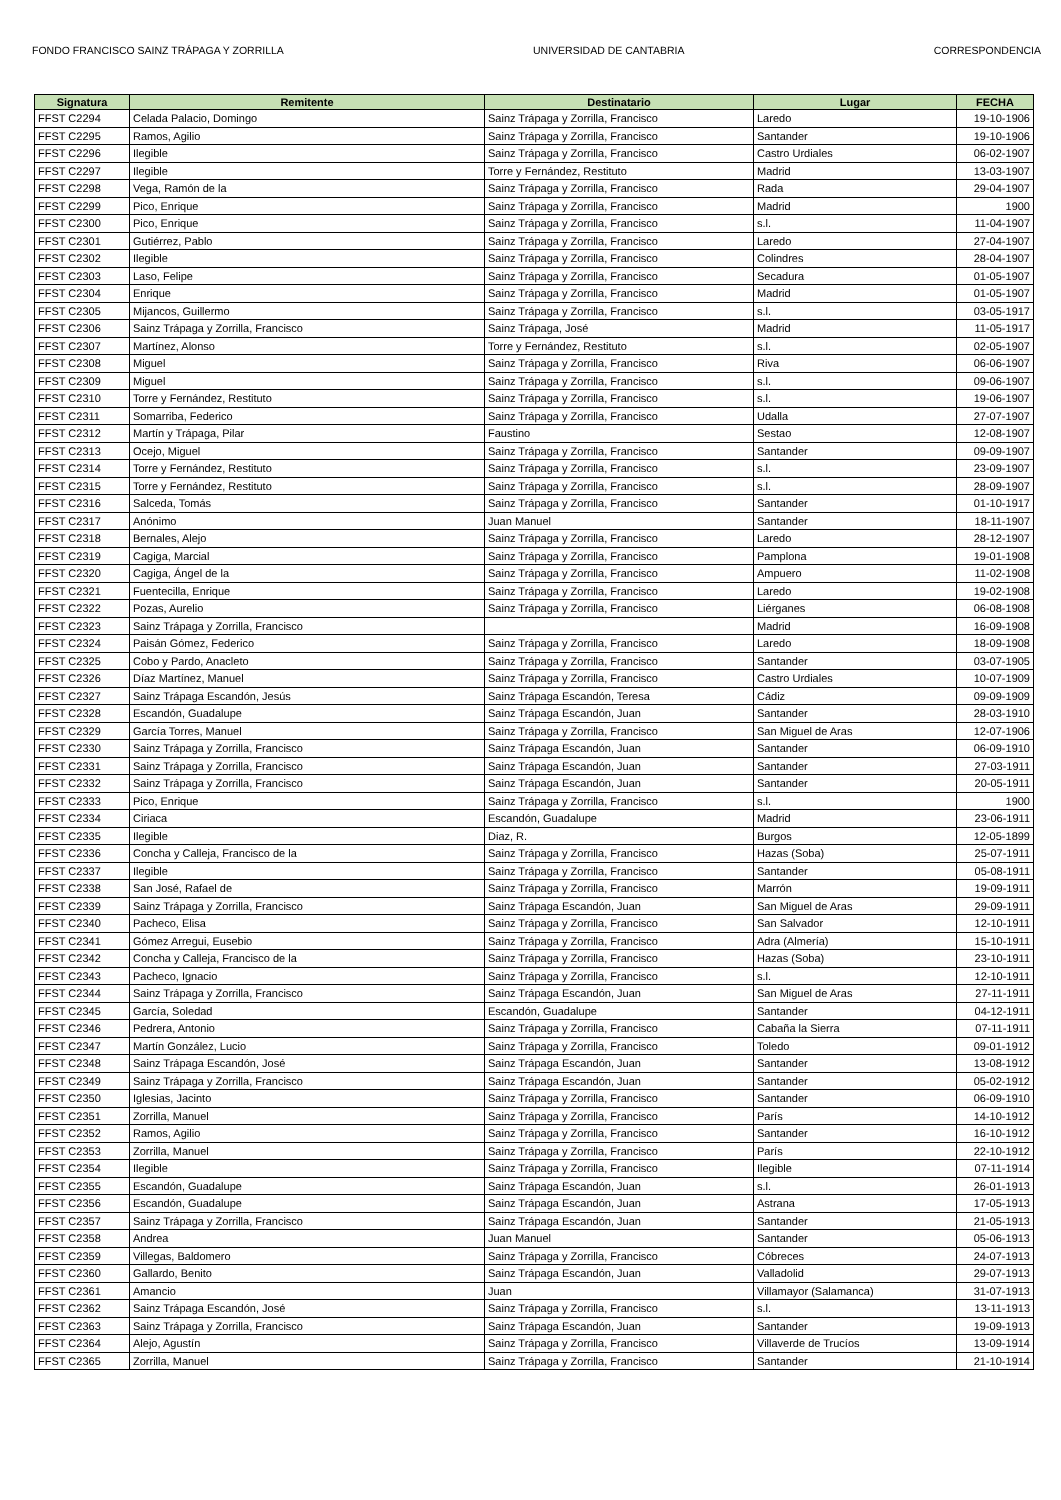FONDO FRANCISCO SAINZ TRÁPAGA Y ZORRILLA UNIVERSIDAD DE CANTABRIA CORRESPONDENCIA
| Signatura | Remitente | Destinatario | Lugar | FECHA |
| --- | --- | --- | --- | --- |
| FFST C2294 | Celada Palacio, Domingo | Sainz Trápaga y Zorrilla, Francisco | Laredo | 19-10-1906 |
| FFST C2295 | Ramos, Agilio | Sainz Trápaga y Zorrilla, Francisco | Santander | 19-10-1906 |
| FFST C2296 | Ilegible | Sainz Trápaga y Zorrilla, Francisco | Castro Urdiales | 06-02-1907 |
| FFST C2297 | Ilegible | Torre y Fernández, Restituto | Madrid | 13-03-1907 |
| FFST C2298 | Vega, Ramón de la | Sainz Trápaga y Zorrilla, Francisco | Rada | 29-04-1907 |
| FFST C2299 | Pico, Enrique | Sainz Trápaga y Zorrilla, Francisco | Madrid | 1900 |
| FFST C2300 | Pico, Enrique | Sainz Trápaga y Zorrilla, Francisco | s.l. | 11-04-1907 |
| FFST C2301 | Gutiérrez, Pablo | Sainz Trápaga y Zorrilla, Francisco | Laredo | 27-04-1907 |
| FFST C2302 | Ilegible | Sainz Trápaga y Zorrilla, Francisco | Colindres | 28-04-1907 |
| FFST C2303 | Laso, Felipe | Sainz Trápaga y Zorrilla, Francisco | Secadura | 01-05-1907 |
| FFST C2304 | Enrique | Sainz Trápaga y Zorrilla, Francisco | Madrid | 01-05-1907 |
| FFST C2305 | Mijancos, Guillermo | Sainz Trápaga y Zorrilla, Francisco | s.l. | 03-05-1917 |
| FFST C2306 | Sainz Trápaga y Zorrilla, Francisco | Sainz Trápaga, José | Madrid | 11-05-1917 |
| FFST C2307 | Martínez, Alonso | Torre y Fernández, Restituto | s.l. | 02-05-1907 |
| FFST C2308 | Miguel | Sainz Trápaga y Zorrilla, Francisco | Riva | 06-06-1907 |
| FFST C2309 | Miguel | Sainz Trápaga y Zorrilla, Francisco | s.l. | 09-06-1907 |
| FFST C2310 | Torre y Fernández, Restituto | Sainz Trápaga y Zorrilla, Francisco | s.l. | 19-06-1907 |
| FFST C2311 | Somarriba, Federico | Sainz Trápaga y Zorrilla, Francisco | Udalla | 27-07-1907 |
| FFST C2312 | Martín y Trápaga, Pilar | Faustino | Sestao | 12-08-1907 |
| FFST C2313 | Ocejo, Miguel | Sainz Trápaga y Zorrilla, Francisco | Santander | 09-09-1907 |
| FFST C2314 | Torre y Fernández, Restituto | Sainz Trápaga y Zorrilla, Francisco | s.l. | 23-09-1907 |
| FFST C2315 | Torre y Fernández, Restituto | Sainz Trápaga y Zorrilla, Francisco | s.l. | 28-09-1907 |
| FFST C2316 | Salceda, Tomás | Sainz Trápaga y Zorrilla, Francisco | Santander | 01-10-1917 |
| FFST C2317 | Anónimo | Juan Manuel | Santander | 18-11-1907 |
| FFST C2318 | Bernales, Alejo | Sainz Trápaga y Zorrilla, Francisco | Laredo | 28-12-1907 |
| FFST C2319 | Cagiga, Marcial | Sainz Trápaga y Zorrilla, Francisco | Pamplona | 19-01-1908 |
| FFST C2320 | Cagiga, Ángel de la | Sainz Trápaga y Zorrilla, Francisco | Ampuero | 11-02-1908 |
| FFST C2321 | Fuentecilla, Enrique | Sainz Trápaga y Zorrilla, Francisco | Laredo | 19-02-1908 |
| FFST C2322 | Pozas, Aurelio | Sainz Trápaga y Zorrilla, Francisco | Liérganes | 06-08-1908 |
| FFST C2323 | Sainz Trápaga y Zorrilla, Francisco | | Madrid | 16-09-1908 |
| FFST C2324 | Paisán Gómez, Federico | Sainz Trápaga y Zorrilla, Francisco | Laredo | 18-09-1908 |
| FFST C2325 | Cobo y Pardo, Anacleto | Sainz Trápaga y Zorrilla, Francisco | Santander | 03-07-1905 |
| FFST C2326 | Díaz Martínez, Manuel | Sainz Trápaga y Zorrilla, Francisco | Castro Urdiales | 10-07-1909 |
| FFST C2327 | Sainz Trápaga Escandón, Jesús | Sainz Trápaga Escandón, Teresa | Cádiz | 09-09-1909 |
| FFST C2328 | Escandón, Guadalupe | Sainz Trápaga Escandón, Juan | Santander | 28-03-1910 |
| FFST C2329 | García Torres, Manuel | Sainz Trápaga y Zorrilla, Francisco | San Miguel de Aras | 12-07-1906 |
| FFST C2330 | Sainz Trápaga y Zorrilla, Francisco | Sainz Trápaga Escandón, Juan | Santander | 06-09-1910 |
| FFST C2331 | Sainz Trápaga y Zorrilla, Francisco | Sainz Trápaga Escandón, Juan | Santander | 27-03-1911 |
| FFST C2332 | Sainz Trápaga y Zorrilla, Francisco | Sainz Trápaga Escandón, Juan | Santander | 20-05-1911 |
| FFST C2333 | Pico, Enrique | Sainz Trápaga y Zorrilla, Francisco | s.l. | 1900 |
| FFST C2334 | Ciriaca | Escandón, Guadalupe | Madrid | 23-06-1911 |
| FFST C2335 | Ilegible | Diaz, R. | Burgos | 12-05-1899 |
| FFST C2336 | Concha y Calleja, Francisco de la | Sainz Trápaga y Zorrilla, Francisco | Hazas (Soba) | 25-07-1911 |
| FFST C2337 | Ilegible | Sainz Trápaga y Zorrilla, Francisco | Santander | 05-08-1911 |
| FFST C2338 | San José, Rafael de | Sainz Trápaga y Zorrilla, Francisco | Marrón | 19-09-1911 |
| FFST C2339 | Sainz Trápaga y Zorrilla, Francisco | Sainz Trápaga Escandón, Juan | San Miguel de Aras | 29-09-1911 |
| FFST C2340 | Pacheco, Elisa | Sainz Trápaga y Zorrilla, Francisco | San Salvador | 12-10-1911 |
| FFST C2341 | Gómez Arregui, Eusebio | Sainz Trápaga y Zorrilla, Francisco | Adra (Almería) | 15-10-1911 |
| FFST C2342 | Concha y Calleja, Francisco de la | Sainz Trápaga y Zorrilla, Francisco | Hazas (Soba) | 23-10-1911 |
| FFST C2343 | Pacheco, Ignacio | Sainz Trápaga y Zorrilla, Francisco | s.l. | 12-10-1911 |
| FFST C2344 | Sainz Trápaga y Zorrilla, Francisco | Sainz Trápaga Escandón, Juan | San Miguel de Aras | 27-11-1911 |
| FFST C2345 | García, Soledad | Escandón, Guadalupe | Santander | 04-12-1911 |
| FFST C2346 | Pedrera, Antonio | Sainz Trápaga y Zorrilla, Francisco | Cabaña la Sierra | 07-11-1911 |
| FFST C2347 | Martín González, Lucio | Sainz Trápaga y Zorrilla, Francisco | Toledo | 09-01-1912 |
| FFST C2348 | Sainz Trápaga Escandón, José | Sainz Trápaga Escandón, Juan | Santander | 13-08-1912 |
| FFST C2349 | Sainz Trápaga y Zorrilla, Francisco | Sainz Trápaga Escandón, Juan | Santander | 05-02-1912 |
| FFST C2350 | Iglesias, Jacinto | Sainz Trápaga y Zorrilla, Francisco | Santander | 06-09-1910 |
| FFST C2351 | Zorrilla, Manuel | Sainz Trápaga y Zorrilla, Francisco | París | 14-10-1912 |
| FFST C2352 | Ramos, Agilio | Sainz Trápaga y Zorrilla, Francisco | Santander | 16-10-1912 |
| FFST C2353 | Zorrilla, Manuel | Sainz Trápaga y Zorrilla, Francisco | París | 22-10-1912 |
| FFST C2354 | Ilegible | Sainz Trápaga y Zorrilla, Francisco | Ilegible | 07-11-1914 |
| FFST C2355 | Escandón, Guadalupe | Sainz Trápaga Escandón, Juan | s.l. | 26-01-1913 |
| FFST C2356 | Escandón, Guadalupe | Sainz Trápaga Escandón, Juan | Astrana | 17-05-1913 |
| FFST C2357 | Sainz Trápaga y Zorrilla, Francisco | Sainz Trápaga Escandón, Juan | Santander | 21-05-1913 |
| FFST C2358 | Andrea | Juan Manuel | Santander | 05-06-1913 |
| FFST C2359 | Villegas, Baldomero | Sainz Trápaga y Zorrilla, Francisco | Cóbreces | 24-07-1913 |
| FFST C2360 | Gallardo, Benito | Sainz Trápaga Escandón, Juan | Valladolid | 29-07-1913 |
| FFST C2361 | Amancio | Juan | Villamayor (Salamanca) | 31-07-1913 |
| FFST C2362 | Sainz Trápaga Escandón, José | Sainz Trápaga y Zorrilla, Francisco | s.l. | 13-11-1913 |
| FFST C2363 | Sainz Trápaga y Zorrilla, Francisco | Sainz Trápaga Escandón, Juan | Santander | 19-09-1913 |
| FFST C2364 | Alejo, Agustín | Sainz Trápaga y Zorrilla, Francisco | Villaverde de Trucíos | 13-09-1914 |
| FFST C2365 | Zorrilla, Manuel | Sainz Trápaga y Zorrilla, Francisco | Santander | 21-10-1914 |